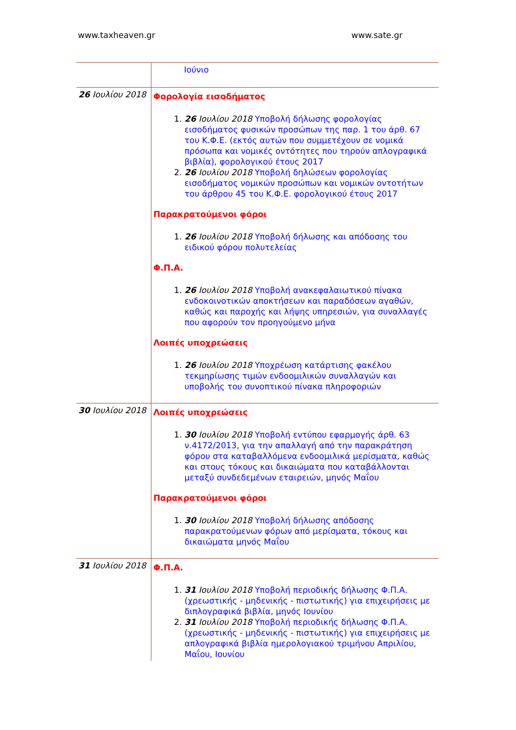www.taxheaven.gr www.sate.gr
| | Ιούνιο |
| 26 Ιουλίου 2018 | Φορολογία εισοδήματος 1. 26 Ιουλίου 2018 Υποβολή δήλωσης φορολογίας εισοδήματος φυσικών προσώπων της παρ. 1 του άρθ. 67 του Κ.Φ.Ε. (εκτός αυτών που συμμετέχουν σε νομικά πρόσωπα και νομικές οντότητες που τηρούν απλογραφικά βιβλία), φορολογικού έτους 2017 2. 26 Ιουλίου 2018 Υποβολή δηλώσεων φορολογίας εισοδήματος νομικών προσώπων και νομικών οντοτήτων του άρθρου 45 του Κ.Φ.Ε. φορολογικού έτους 2017 Παρακρατούμενοι φόροι 1. 26 Ιουλίου 2018 Υποβολή δήλωσης και απόδοσης του ειδικού φόρου πολυτελείας Φ.Π.Α. 1. 26 Ιουλίου 2018 Υποβολή ανακεφαλαιωτικού πίνακα ενδοκοινοτικών αποκτήσεων και παραδόσεων αγαθών, καθώς και παροχής και λήψης υπηρεσιών, για συναλλαγές που αφορούν τον προηγούμενο μήνα Λοιπές υποχρεώσεις 1. 26 Ιουλίου 2018 Υποχρέωση κατάρτισης φακέλου τεκμηρίωσης τιμών ενδοομιλικών συναλλαγών και υποβολής του συνοπτικού πίνακα πληροφοριών |
| 30 Ιουλίου 2018 | Λοιπές υποχρεώσεις 1. 30 Ιουλίου 2018 Υποβολή εντύπου εφαρμογής άρθ. 63 ν.4172/2013, για την απαλλαγή από την παρακράτηση φόρου στα καταβαλλόμενα ενδοομιλικά μερίσματα, καθώς και στους τόκους και δικαιώματα που καταβάλλονται μεταξύ συνδεδεμένων εταιρειών, μηνός Μαΐου Παρακρατούμενοι φόροι 1. 30 Ιουλίου 2018 Υποβολή δήλωσης απόδοσης παρακρατούμενων φόρων από μερίσματα, τόκους και δικαιώματα μηνός Μαΐου |
| 31 Ιουλίου 2018 | Φ.Π.Α. 1. 31 Ιουλίου 2018 Υποβολή περιοδικής δήλωσης Φ.Π.Α. (χρεωστικής - μηδενικής - πιστωτικής) για επιχειρήσεις με διπλογραφικά βιβλία, μηνός Ιουνίου 2. 31 Ιουλίου 2018 Υποβολή περιοδικής δήλωσης Φ.Π.Α. (χρεωστικής - μηδενικής - πιστωτικής) για επιχειρήσεις με απλογραφικά βιβλία ημερολογιακού τριμήνου Απριλίου, Μαΐου, Ιουνίου |